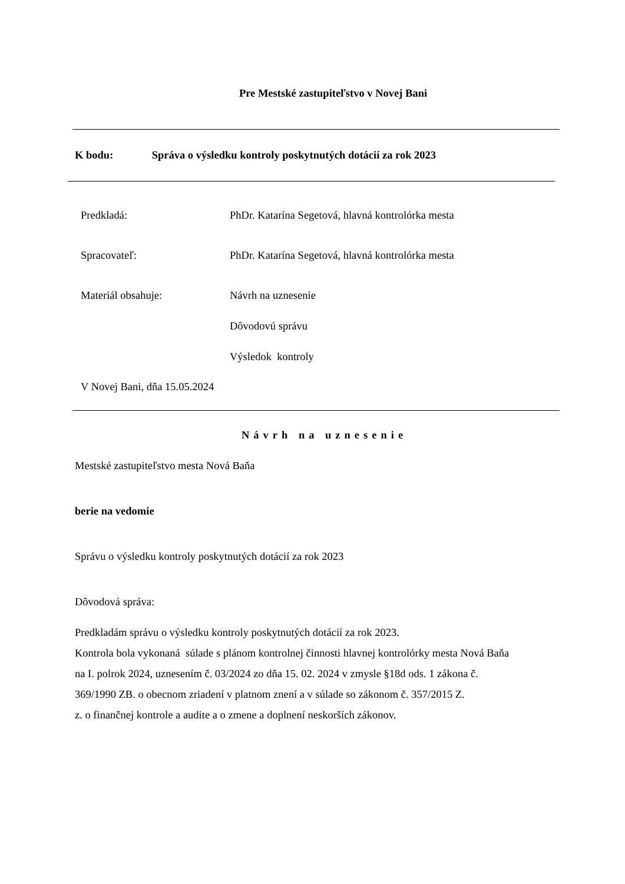Pre Mestské zastupiteľstvo v Novej Bani
K bodu: Správa o výsledku kontroly poskytnutých dotácií za rok 2023
Predkladá: PhDr. Katarína Segetová, hlavná kontrolórka mesta
Spracovateľ: PhDr. Katarína Segetová, hlavná kontrolórka mesta
Materiál obsahuje: Návrh na uznesenie
Dôvodovú správu
Výsledok kontroly
V Novej Bani, dňa 15.05.2024
Návrh na uznesenie
Mestské zastupiteľstvo mesta Nová Baňa
berie na vedomie
Správu o výsledku kontroly poskytnutých dotácií za rok 2023
Dôvodová správa:
Predkladám správu o výsledku kontroly poskytnutých dotácií za rok 2023.
Kontrola bola vykonaná súlade s plánom kontrolnej činnosti hlavnej kontrolórky mesta Nová Baňa
na I. polrok 2024, uznesením č. 03/2024 zo dňa 15. 02. 2024 v zmysle §18d ods. 1 zákona č.
369/1990 ZB. o obecnom zriadení v platnom znení a v súlade so zákonom č. 357/2015 Z.
z. o finančnej kontrole a audite a o zmene a doplnení neskorších zákonov.